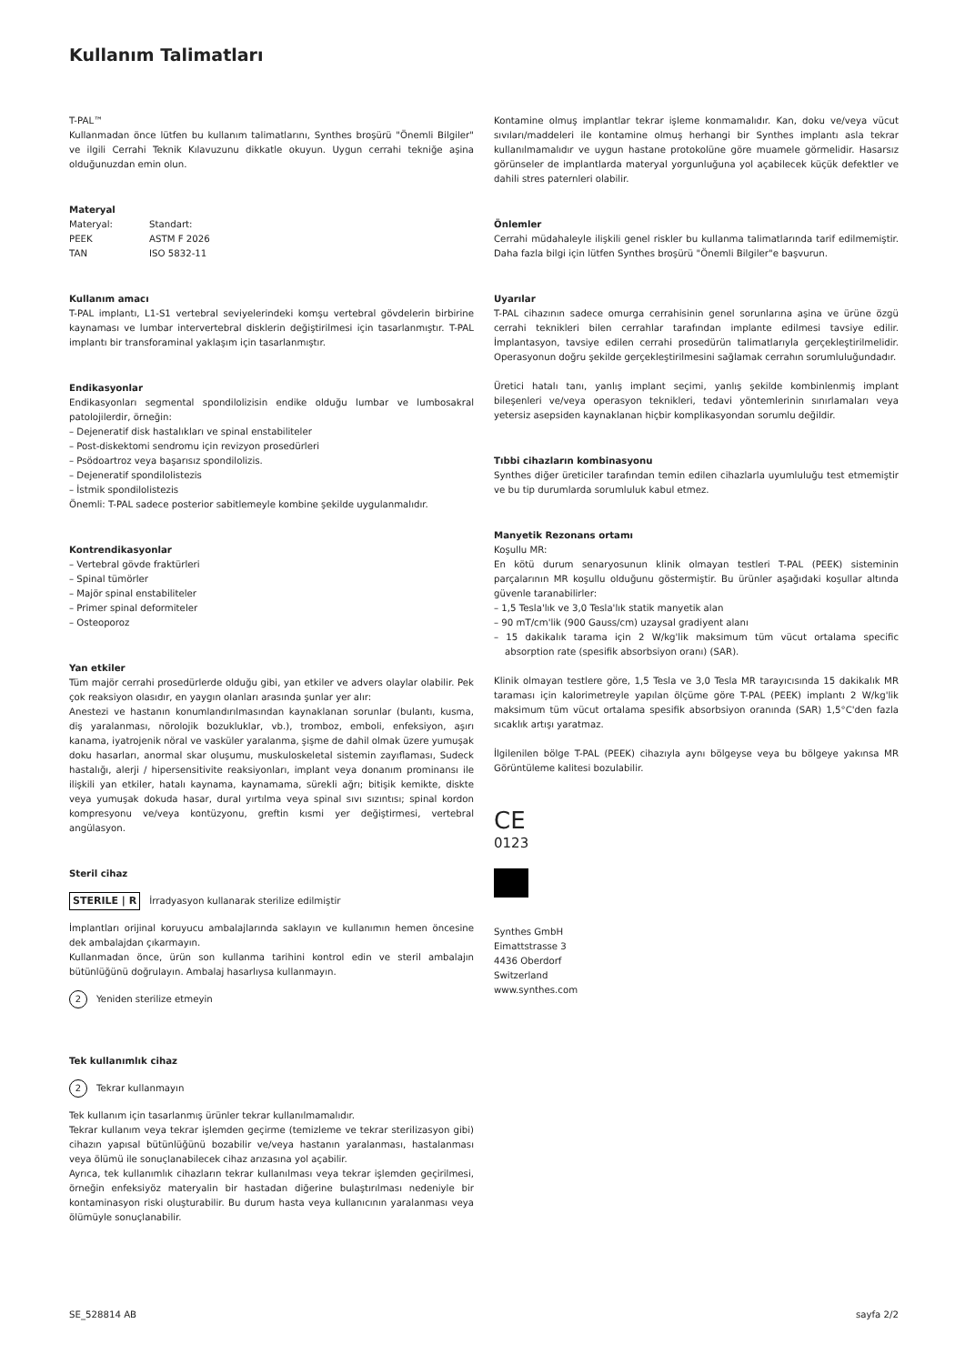Kullanım Talimatları
T-PAL™
Kullanmadan önce lütfen bu kullanım talimatlarını, Synthes broşürü "Önemli Bilgiler" ve ilgili Cerrahi Teknik Kılavuzunu dikkatle okuyun. Uygun cerrahi tekniğe aşina olduğunuzdan emin olun.
Materyal
| Materyal: | Standart: |
| PEEK | ASTM F 2026 |
| TAN | ISO 5832-11 |
Kullanım amacı
T-PAL implantı, L1-S1 vertebral seviyelerindeki komşu vertebral gövdelerin birbirine kaynaması ve lumbar intervertebral disklerin değiştirilmesi için tasarlanmıştır. T-PAL implantı bir transforaminal yaklaşım için tasarlanmıştır.
Endikasyonlar
Endikasyonları segmental spondilolizisin endike olduğu lumbar ve lumbosakral patolojilerdir, örneğin:
– Dejeneratif disk hastalıkları ve spinal enstabiliteler
– Post-diskektomi sendromu için revizyon prosedürleri
– Psödoartroz veya başarısız spondilolizis.
– Dejeneratif spondilolistezis
– İstmik spondilolistezis
Önemli: T-PAL sadece posterior sabitlemeyle kombine şekilde uygulanmalıdır.
Kontrendikasyonlar
– Vertebral gövde fraktürleri
– Spinal tümörler
– Majör spinal enstabiliteler
– Primer spinal deformiteler
– Osteoporoz
Yan etkiler
Tüm majör cerrahi prosedürlerde olduğu gibi, yan etkiler ve advers olaylar olabilir. Pek çok reaksiyon olasıdır, en yaygın olanları arasında şunlar yer alır:
Anestezi ve hastanın konumlandırılmasından kaynaklanan sorunlar (bulantı, kusma, diş yaralanması, nörolojik bozukluklar, vb.), tromboz, emboli, enfeksiyon, aşırı kanama, iyatrojenik nöral ve vasküler yaralanma, şişme de dahil olmak üzere yumuşak doku hasarları, anormal skar oluşumu, muskuloskeletal sistemin zayıflaması, Sudeck hastalığı, alerji / hipersensitivite reaksiyonları, implant veya donanım prominansı ile ilişkili yan etkiler, hatalı kaynama, kaynamama, sürekli ağrı; bitişik kemikte, diskte veya yumuşak dokuda hasar, dural yırtılma veya spinal sıvı sızıntısı; spinal kordon kompresyonu ve/veya kontüzyonu, greftin kısmi yer değiştirmesi, vertebral angülasyon.
Steril cihaz
STERILE | R İrradyasyon kullanarak sterilize edilmiştir
İmplantları orijinal koruyucu ambalajlarında saklayın ve kullanımın hemen öncesine dek ambalajdan çıkarmayın.
Kullanmadan önce, ürün son kullanma tarihini kontrol edin ve steril ambalajın bütünlüğünü doğrulayın. Ambalaj hasarlıysa kullanmayın.
2 Yeniden sterilize etmeyin
Tek kullanımlık cihaz
2 Tekrar kullanmayın
Tek kullanım için tasarlanmış ürünler tekrar kullanılmamalıdır.
Tekrar kullanım veya tekrar işlemden geçirme (temizleme ve tekrar sterilizasyon gibi) cihazın yapısal bütünlüğünü bozabilir ve/veya hastanın yaralanması, hastalanması veya ölümü ile sonuçlanabilecek cihaz arızasına yol açabilir.
Ayrıca, tek kullanımlık cihazların tekrar kullanılması veya tekrar işlemden geçirilmesi, örneğin enfeksiyöz materyalin bir hastadan diğerine bulaştırılması nedeniyle bir kontaminasyon riski oluşturabilir. Bu durum hasta veya kullanıcının yaralanması veya ölümüyle sonuçlanabilir.
Kontamine olmuş implantlar tekrar işleme konmamalıdır. Kan, doku ve/veya vücut sıvıları/maddeleri ile kontamine olmuş herhangi bir Synthes implantı asla tekrar kullanılmamalıdır ve uygun hastane protokolüne göre muamele görmelidir. Hasarsız görünseler de implantlarda materyal yorgunluğuna yol açabilecek küçük defektler ve dahili stres paternleri olabilir.
Önlemler
Cerrahi müdahaleyle ilişkili genel riskler bu kullanma talimatlarında tarif edilmemiştir. Daha fazla bilgi için lütfen Synthes broşürü "Önemli Bilgiler"e başvurun.
Uyarılar
T-PAL cihazının sadece omurga cerrahisinin genel sorunlarına aşina ve ürüne özgü cerrahi teknikleri bilen cerrahlar tarafından implante edilmesi tavsiye edilir. İmplantasyon, tavsiye edilen cerrahi prosedürün talimatlarıyla gerçekleştirilmelidir. Operasyonun doğru şekilde gerçekleştirilmesini sağlamak cerrahın sorumluluğundadır.
Üretici hatalı tanı, yanlış implant seçimi, yanlış şekilde kombinlenmiş implant bileşenleri ve/veya operasyon teknikleri, tedavi yöntemlerinin sınırlamaları veya yetersiz asepsiden kaynaklanan hiçbir komplikasyondan sorumlu değildir.
Tıbbi cihazların kombinasyonu
Synthes diğer üreticiler tarafından temin edilen cihazlarla uyumluluğu test etmemiştir ve bu tip durumlarda sorumluluk kabul etmez.
Manyetik Rezonans ortamı
Koşullu MR:
En kötü durum senaryosunun klinik olmayan testleri T-PAL (PEEK) sisteminin parçalarının MR koşullu olduğunu göstermiştir. Bu ürünler aşağıdaki koşullar altında güvenle taranabilirler:
– 1,5 Tesla'lık ve 3,0 Tesla'lık statik manyetik alan
– 90 mT/cm'lik (900 Gauss/cm) uzaysal gradiyent alanı
– 15 dakikalık tarama için 2 W/kg'lik maksimum tüm vücut ortalama specific absorption rate (spesifik absorbsiyon oranı) (SAR).
Klinik olmayan testlere göre, 1,5 Tesla ve 3,0 Tesla MR tarayıcısında 15 dakikalık MR taraması için kalorimetreyle yapılan ölçüme göre T-PAL (PEEK) implantı 2 W/kg'lik maksimum tüm vücut ortalama spesifik absorbsiyon oranında (SAR) 1,5°C'den fazla sıcaklık artışı yaratmaz.
İlgilenilen bölge T-PAL (PEEK) cihazıyla aynı bölgeyse veya bu bölgeye yakınsa MR Görüntüleme kalitesi bozulabilir.
CE
0123
Synthes GmbH
Eimattstrasse 3
4436 Oberdorf
Switzerland
www.synthes.com
SE_528814 AB sayfa 2/2